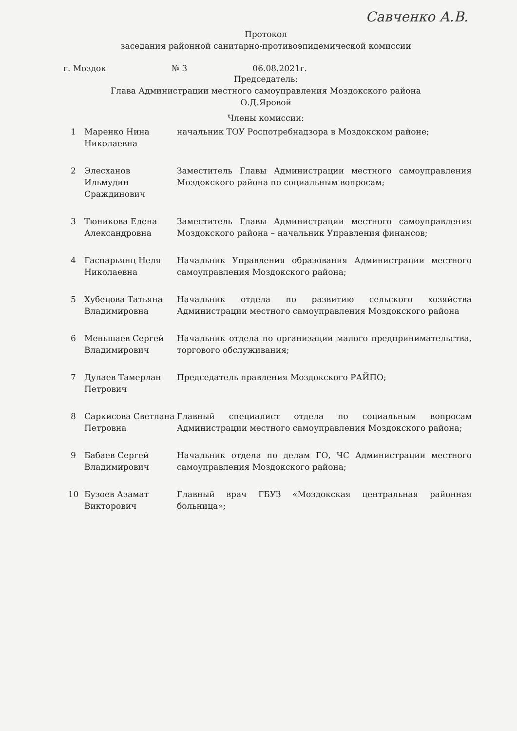Савченко А.В.
Протокол
заседания районной санитарно-противоэпидемической комиссии
г. Моздок № 3 06.08.2021г.
Председатель:
Глава Администрации местного самоуправления Моздокского района
О.Д.Яровой
Члены комиссии:
| 1 | Маренко Нина Николаевна | начальник ТОУ Роспотребнадзора в Моздокском районе; |
| 2 | Элесханов Ильмудин Сраждинович | Заместитель Главы Администрации местного самоуправления Моздокского района по социальным вопросам; |
| 3 | Тюникова Елена Александровна | Заместитель Главы Администрации местного самоуправления Моздокского района – начальник Управления финансов; |
| 4 | Гаспарьянц Неля Николаевна | Начальник Управления образования Администрации местного самоуправления Моздокского района; |
| 5 | Хубецова Татьяна Владимировна | Начальник отдела по развитию сельского хозяйства Администрации местного самоуправления Моздокского района |
| 6 | Меньшаев Сергей Владимирович | Начальник отдела по организации малого предпринимательства, торгового обслуживания; |
| 7 | Дулаев Тамерлан Петрович | Председатель правления Моздокского РАЙПО; |
| 8 | Саркисова Светлана Петровна | Главный специалист отдела по социальным вопросам Администрации местного самоуправления Моздокского района; |
| 9 | Бабаев Сергей Владимирович | Начальник отдела по делам ГО, ЧС Администрации местного самоуправления Моздокского района; |
| 10 | Бузоев Азамат Викторович | Главный врач ГБУЗ «Моздокская центральная районная больница»; |